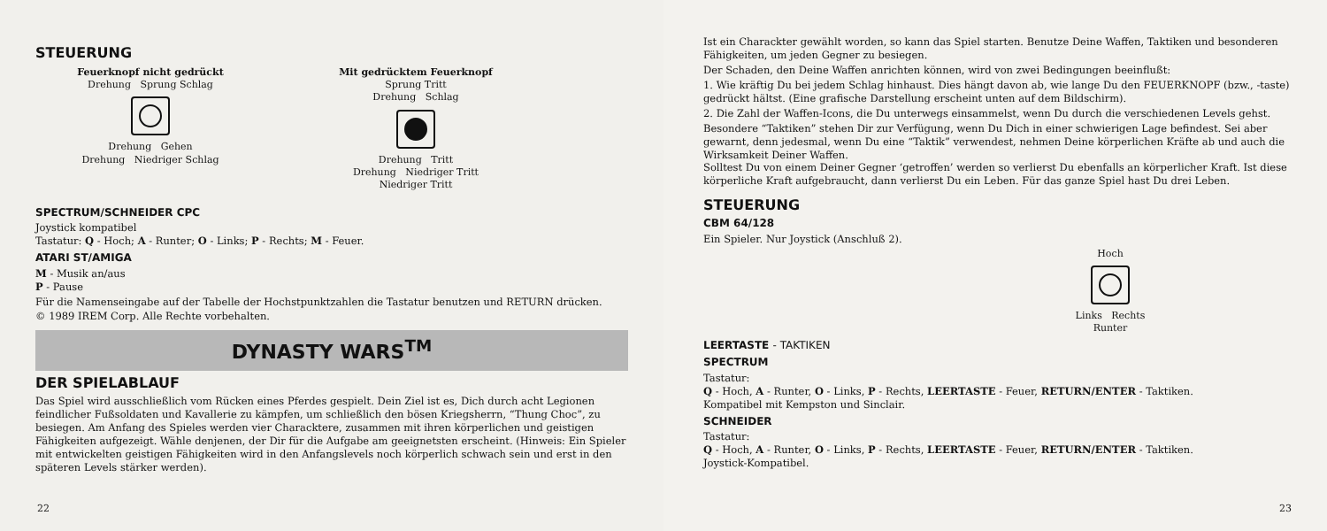STEUERUNG
Feuerknopf nicht gedrückt
Drehung Sprung Schlag
Drehung Gehen
Drehung Niedriger Schlag
Mit gedrücktem Feuerknopf
Sprung Tritt
Drehung Schlag
Drehung Tritt
Drehung Niedriger Tritt
Niedriger Tritt
SPECTRUM/SCHNEIDER CPC
Joystick kompatibel
Tastatur: Q - Hoch; A - Runter; O - Links; P - Rechts; M - Feuer.
ATARI ST/AMIGA
M - Musik an/aus
P - Pause
Für die Namenseingabe auf der Tabelle der Hochstpunktzahlen die Tastatur benutzen und RETURN drücken.
© 1989 IREM Corp. Alle Rechte vorbehalten.
DYNASTY WARS<sup>TM</sup>
DER SPIELABLAUF
Das Spiel wird ausschließlich vom Rücken eines Pferdes gespielt. Dein Ziel ist es, Dich durch acht Legionen feindlicher Fußsoldaten und Kavallerie zu kämpfen, um schließlich den bösen Kriegsherrn, “Thung Choc”, zu besiegen. Am Anfang des Spieles werden vier Characktere, zusammen mit ihren körperlichen und geistigen Fähigkeiten aufgezeigt. Wähle denjenen, der Dir für die Aufgabe am geeignetsten erscheint. (Hinweis: Ein Spieler mit entwickelten geistigen Fähigkeiten wird in den Anfangslevels noch körperlich schwach sein und erst in den späteren Levels stärker werden).
22
Ist ein Charackter gewählt worden, so kann das Spiel starten. Benutze Deine Waffen, Taktiken und besonderen Fähigkeiten, um jeden Gegner zu besiegen.
Der Schaden, den Deine Waffen anrichten können, wird von zwei Bedingungen beeinflußt:
1. Wie kräftig Du bei jedem Schlag hinhaust. Dies hängt davon ab, wie lange Du den FEUERKNOPF (bzw., -taste) gedrückt hältst. (Eine grafische Darstellung erscheint unten auf dem Bildschirm).
2. Die Zahl der Waffen-Icons, die Du unterwegs einsammelst, wenn Du durch die verschiedenen Levels gehst.
Besondere “Taktiken” stehen Dir zur Verfügung, wenn Du Dich in einer schwierigen Lage befindest. Sei aber gewarnt, denn jedesmal, wenn Du eine “Taktik” verwendest, nehmen Deine körperlichen Kräfte ab und auch die Wirksamkeit Deiner Waffen.
Solltest Du von einem Deiner Gegner ‘getroffen’ werden so verlierst Du ebenfalls an körperlicher Kraft. Ist diese körperliche Kraft aufgebraucht, dann verlierst Du ein Leben. Für das ganze Spiel hast Du drei Leben.
STEUERUNG
CBM 64/128
Ein Spieler. Nur Joystick (Anschluß 2).
Hoch
Links Rechts
Runter
LEERTASTE - TAKTIKEN
SPECTRUM
Tastatur:
Q - Hoch, A - Runter, O - Links, P - Rechts, LEERTASTE - Feuer, RETURN/ENTER - Taktiken.
Kompatibel mit Kempston und Sinclair.
SCHNEIDER
Tastatur:
Q - Hoch, A - Runter, O - Links, P - Rechts, LEERTASTE - Feuer, RETURN/ENTER - Taktiken.
Joystick-Kompatibel.
23